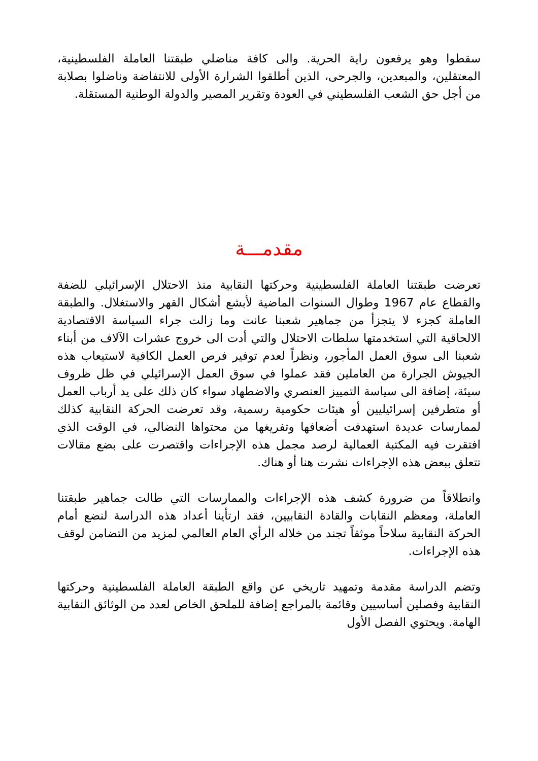سقطوا وهو يرفعون راية الحرية. والى كافة مناضلي طبقتنا العاملة الفلسطينية، المعتقلين، والمبعدين، والجرحى، الذين أطلقوا الشرارة الأولى للانتفاضة وناضلوا بصلابة من أجل حق الشعب الفلسطيني في العودة وتقرير المصير والدولة الوطنية المستقلة.
مقدمـــة
تعرضت طبقتنا العاملة الفلسطينية وحركتها النقابية منذ الاحتلال الإسرائيلي للضفة والقطاع عام 1967 وطوال السنوات الماضية لأبشع أشكال القهر والاستغلال. والطبقة العاملة كجزء لا يتجزأ من جماهير شعبنا عانت وما زالت جراء السياسة الاقتصادية الالحاقية التي استخدمتها سلطات الاحتلال والتي أدت الى خروج عشرات الآلاف من أبناء شعبنا الى سوق العمل المأجور، ونظراً لعدم توفير فرص العمل الكافية لاستيعاب هذه الجيوش الجرارة من العاملين فقد عملوا في سوق العمل الإسرائيلي في ظل ظروف سيئة، إضافة الى سياسة التمييز العنصري والاضطهاد سواء كان ذلك على يد أرباب العمل أو متطرفين إسرائيليين أو هيئات حكومية رسمية، وقد تعرضت الحركة النقابية كذلك لممارسات عديدة استهدفت أضعافها وتفريغها من محتواها النضالي، في الوقت الذي افتقرت فيه المكتبة العمالية لرصد مجمل هذه الإجراءات واقتصرت على بضع مقالات تتعلق ببعض هذه الإجراءات نشرت هنا أو هناك.
وانطلاقاً من ضرورة كشف هذه الإجراءات والممارسات التي طالت جماهير طبقتنا العاملة، ومعظم النقابات والقادة النقابيين، فقد ارتأينا أعداد هذه الدراسة لنضع أمام الحركة النقابية سلاحاً موثقاً تجند من خلاله الرأي العام العالمي لمزيد من التضامن لوقف هذه الإجراءات.
وتضم الدراسة مقدمة وتمهيد تاريخي عن واقع الطبقة العاملة الفلسطينية وحركتها النقابية وفصلين أساسيين وقائمة بالمراجع إضافة للملحق الخاص لعدد من الوثائق النقابية الهامة. ويحتوي الفصل الأول